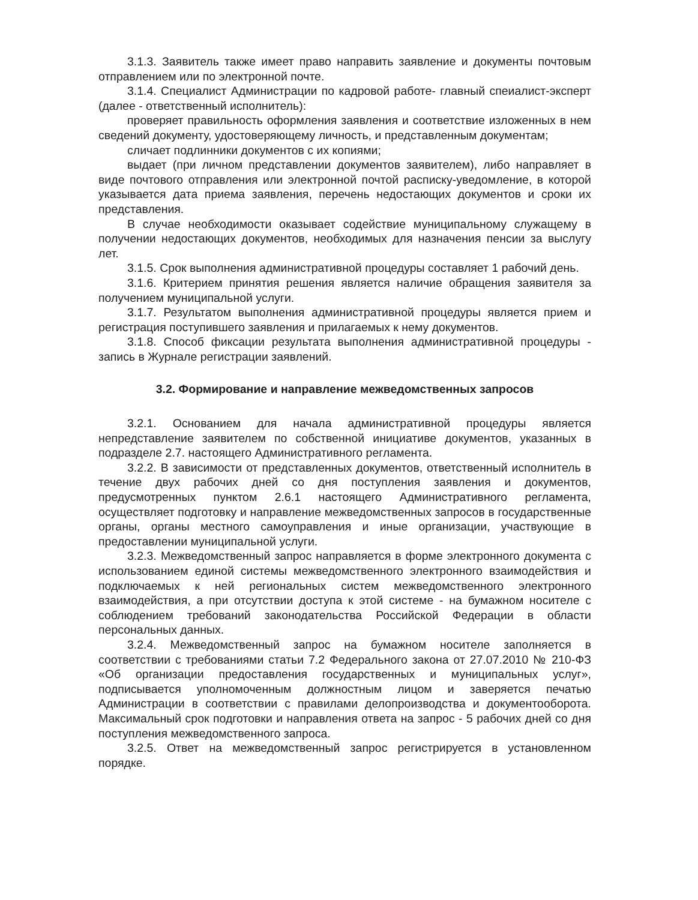3.1.3. Заявитель также имеет право направить заявление и документы почтовым отправлением или по электронной почте.
3.1.4. Специалист Администрации по кадровой работе- главный спеиалист-эксперт (далее - ответственный исполнитель):
проверяет правильность оформления заявления и соответствие изложенных в нем сведений документу, удостоверяющему личность, и представленным документам;
сличает подлинники документов с их копиями;
выдает (при личном представлении документов заявителем), либо направляет в виде почтового отправления или электронной почтой расписку-уведомление, в которой указывается дата приема заявления, перечень недостающих документов и сроки их представления.
В случае необходимости оказывает содействие муниципальному служащему в получении недостающих документов, необходимых для назначения пенсии за выслугу лет.
3.1.5. Срок выполнения административной процедуры составляет 1 рабочий день.
3.1.6. Критерием принятия решения является наличие обращения заявителя за получением муниципальной услуги.
3.1.7. Результатом выполнения административной процедуры является прием и регистрация поступившего заявления и прилагаемых к нему документов.
3.1.8. Способ фиксации результата выполнения административной процедуры - запись в Журнале регистрации заявлений.
3.2. Формирование и направление межведомственных запросов
3.2.1. Основанием для начала административной процедуры является непредставление заявителем по собственной инициативе документов, указанных в подразделе 2.7. настоящего Административного регламента.
3.2.2. В зависимости от представленных документов, ответственный исполнитель в течение двух рабочих дней со дня поступления заявления и документов, предусмотренных пунктом 2.6.1 настоящего Административного регламента, осуществляет подготовку и направление межведомственных запросов в государственные органы, органы местного самоуправления и иные организации, участвующие в предоставлении муниципальной услуги.
3.2.3. Межведомственный запрос направляется в форме электронного документа с использованием единой системы межведомственного электронного взаимодействия и подключаемых к ней региональных систем межведомственного электронного взаимодействия, а при отсутствии доступа к этой системе - на бумажном носителе с соблюдением требований законодательства Российской Федерации в области персональных данных.
3.2.4. Межведомственный запрос на бумажном носителе заполняется в соответствии с требованиями статьи 7.2 Федерального закона от 27.07.2010 № 210-ФЗ «Об организации предоставления государственных и муниципальных услуг», подписывается уполномоченным должностным лицом и заверяется печатью Администрации в соответствии с правилами делопроизводства и документооборота. Максимальный срок подготовки и направления ответа на запрос - 5 рабочих дней со дня поступления межведомственного запроса.
3.2.5. Ответ на межведомственный запрос регистрируется в установленном порядке.